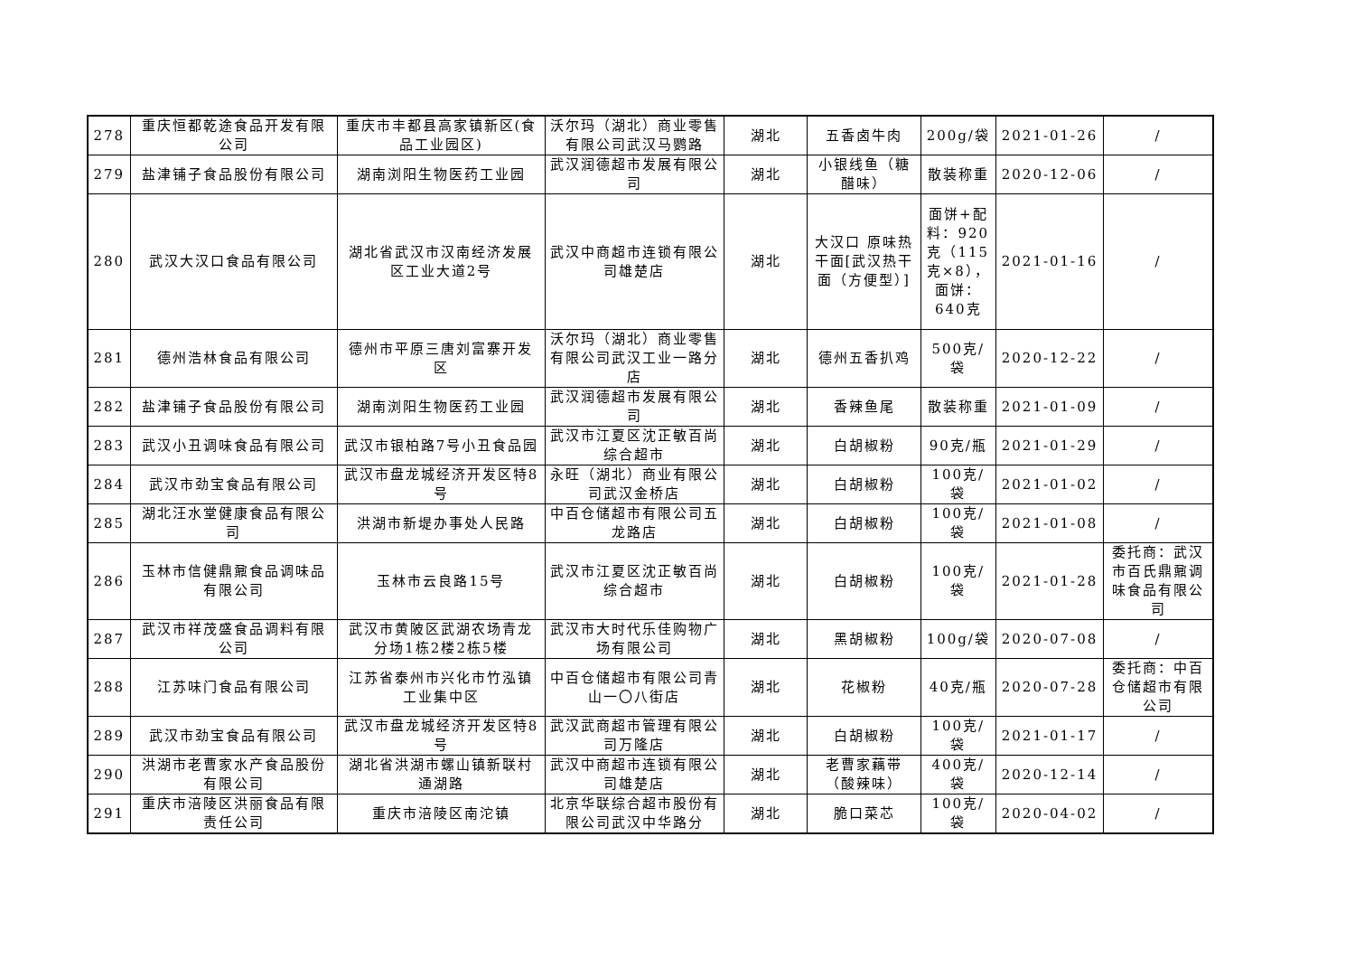| 278 | 重庆恒都乾途食品开发有限公司 | 重庆市丰都县高家镇新区(食品工业园区) | 沃尔玛（湖北）商业零售有限公司武汉马鹦路 | 湖北 | 五香卤牛肉 | 200g/袋 | 2021-01-26 | / |
| 279 | 盐津铺子食品股份有限公司 | 湖南浏阳生物医药工业园 | 武汉润德超市发展有限公司 | 湖北 | 小银线鱼（糖醋味） | 散装称重 | 2020-12-06 | / |
| 280 | 武汉大汉口食品有限公司 | 湖北省武汉市汉南经济发展区工业大道2号 | 武汉中商超市连锁有限公司雄楚店 | 湖北 | 大汉口 原味热干面[武汉热干面（方便型）] | 面饼+配料：920克（115克×8），面饼：640克 | 2021-01-16 | / |
| 281 | 德州浩林食品有限公司 | 德州市平原三唐刘富寨开发区 | 沃尔玛（湖北）商业零售有限公司武汉工业一路分店 | 湖北 | 德州五香扒鸡 | 500克/袋 | 2020-12-22 | / |
| 282 | 盐津铺子食品股份有限公司 | 湖南浏阳生物医药工业园 | 武汉润德超市发展有限公司 | 湖北 | 香辣鱼尾 | 散装称重 | 2021-01-09 | / |
| 283 | 武汉小丑调味食品有限公司 | 武汉市银柏路7号小丑食品园 | 武汉市江夏区沈正敏百尚综合超市 | 湖北 | 白胡椒粉 | 90克/瓶 | 2021-01-29 | / |
| 284 | 武汉市劲宝食品有限公司 | 武汉市盘龙城经济开发区特8号 | 永旺（湖北）商业有限公司武汉金桥店 | 湖北 | 白胡椒粉 | 100克/袋 | 2021-01-02 | / |
| 285 | 湖北汪水堂健康食品有限公司 | 洪湖市新堤办事处人民路 | 中百仓储超市有限公司五龙路店 | 湖北 | 白胡椒粉 | 100克/袋 | 2021-01-08 | / |
| 286 | 玉林市信健鼎鼐食品调味品有限公司 | 玉林市云良路15号 | 武汉市江夏区沈正敏百尚综合超市 | 湖北 | 白胡椒粉 | 100克/袋 | 2021-01-28 | 委托商：武汉市百氏鼎鼐调味食品有限公司 |
| 287 | 武汉市祥茂盛食品调料有限公司 | 武汉市黄陂区武湖农场青龙分场1栋2楼2栋5楼 | 武汉市大时代乐佳购物广场有限公司 | 湖北 | 黑胡椒粉 | 100g/袋 | 2020-07-08 | / |
| 288 | 江苏味门食品有限公司 | 江苏省泰州市兴化市竹泓镇工业集中区 | 中百仓储超市有限公司青山一〇八街店 | 湖北 | 花椒粉 | 40克/瓶 | 2020-07-28 | 委托商：中百仓储超市有限公司 |
| 289 | 武汉市劲宝食品有限公司 | 武汉市盘龙城经济开发区特8号 | 武汉武商超市管理有限公司万隆店 | 湖北 | 白胡椒粉 | 100克/袋 | 2021-01-17 | / |
| 290 | 洪湖市老曹家水产食品股份有限公司 | 湖北省洪湖市螺山镇新联村通湖路 | 武汉中商超市连锁有限公司雄楚店 | 湖北 | 老曹家藕带（酸辣味） | 400克/袋 | 2020-12-14 | / |
| 291 | 重庆市涪陵区洪丽食品有限责任公司 | 重庆市涪陵区南沱镇 | 北京华联综合超市股份有限公司武汉中华路分 | 湖北 | 脆口菜芯 | 100克/袋 | 2020-04-02 | / |